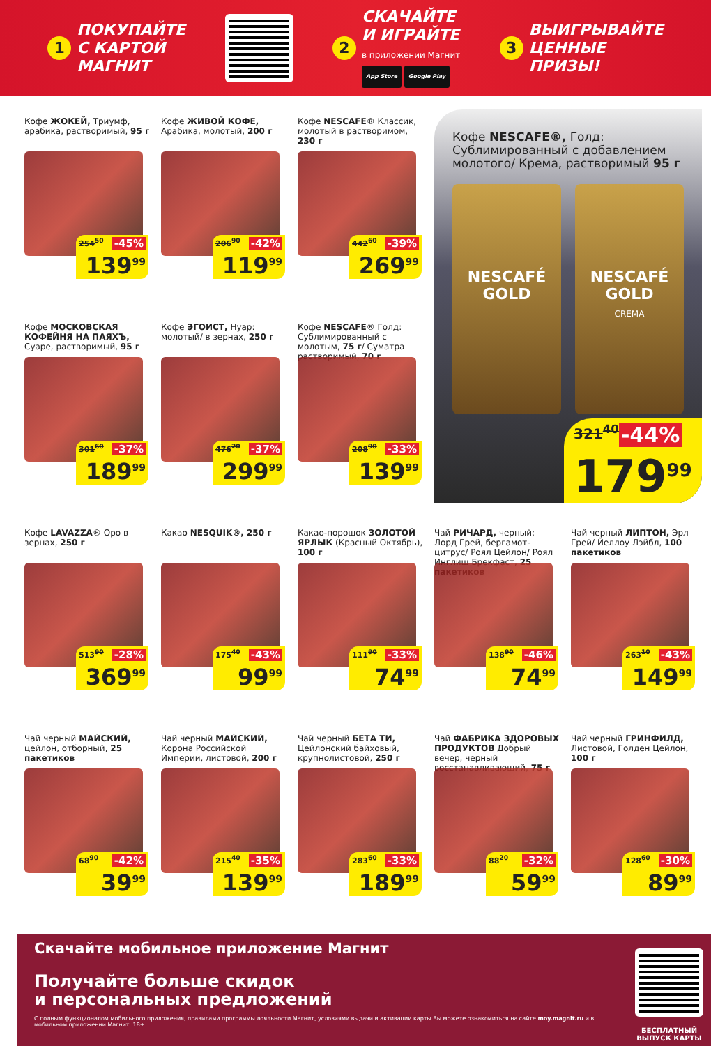1
ПОКУПАЙТЕ
С КАРТОЙ
МАГНИТ
2
СКАЧАЙТЕ
И ИГРАЙТЕ
в приложении Магнит
App Store Google Play
3
ВЫИГРЫВАЙТЕ
ЦЕННЫЕ
ПРИЗЫ!
Кофе ЖОКЕЙ, Триумф, арабика, растворимый, 95 г
254<sup>50</sup> -45%
139<sup>99</sup>
Кофе ЖИВОЙ КОФЕ, Арабика, молотый, 200 г
206<sup>90</sup> -42%
119<sup>99</sup>
Кофе NESCAFE® Классик, молотый в растворимом, 230 г
442<sup>60</sup> -39%
269<sup>99</sup>
Кофе NESCAFE®, Голд: Сублимированный с добавлением молотого/ Крема, растворимый 95 г
NESCAFÉ GOLD NESCAFÉ GOLD
CREMA
321<sup>40</sup> -44%
179<sup>99</sup>
Кофе МОСКОВСКАЯ КОФЕЙНЯ НА ПАЯХЪ, Суаре, растворимый, 95 г
301<sup>60</sup> -37%
189<sup>99</sup>
Кофе ЭГОИСТ, Нуар: молотый/ в зернах, 250 г
476<sup>20</sup> -37%
299<sup>99</sup>
Кофе NESCAFE® Голд: Сублимированный с молотым, 75 г/ Суматра растворимый, 70 г
208<sup>90</sup> -33%
139<sup>99</sup>
Кофе LAVAZZA® Оро в зернах, 250 г
513<sup>90</sup> -28%
369<sup>99</sup>
Какао NESQUIK®, 250 г
175<sup>40</sup> -43%
99<sup>99</sup>
Какао-порошок ЗОЛОТОЙ ЯРЛЫК (Красный Октябрь), 100 г
111<sup>90</sup> -33%
74<sup>99</sup>
Чай РИЧАРД, черный: Лорд Грей, бергамот-цитрус/ Роял Цейлон/ Роял Инглиш Брекфаст, 25 пакетиков
138<sup>90</sup> -46%
74<sup>99</sup>
Чай черный ЛИПТОН, Эрл Грей/ Йеллоу Лэйбл, 100 пакетиков
263<sup>10</sup> -43%
149<sup>99</sup>
Чай черный МАЙСКИЙ, цейлон, отборный, 25 пакетиков
68<sup>90</sup> -42%
39<sup>99</sup>
Чай черный МАЙСКИЙ, Корона Российской Империи, листовой, 200 г
215<sup>40</sup> -35%
139<sup>99</sup>
Чай черный БЕТА ТИ, Цейлонский байховый, крупнолистовой, 250 г
283<sup>60</sup> -33%
189<sup>99</sup>
Чай ФАБРИКА ЗДОРОВЫХ ПРОДУКТОВ Добрый вечер, черный восстанавливающий, 75 г
88<sup>20</sup> -32%
59<sup>99</sup>
Чай черный ГРИНФИЛД, Листовой, Голден Цейлон, 100 г
128<sup>60</sup> -30%
89<sup>99</sup>
Скачайте мобильное приложение Магнит
Получайте больше скидок
и персональных предложений
С полным функционалом мобильного приложения, правилами программы лояльности Магнит, условиями выдачи и активации карты Вы можете ознакомиться на сайте moy.magnit.ru и в мобильном приложении Магнит. 18+
БЕСПЛАТНЫЙ
ВЫПУСК КАРТЫ